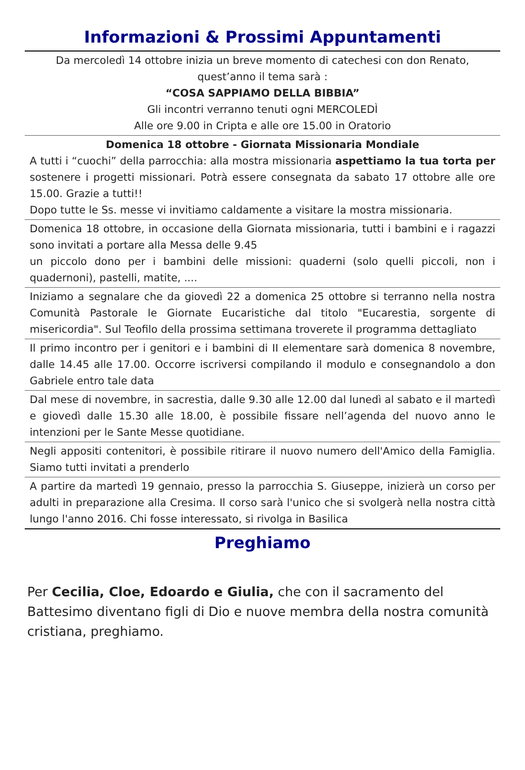Informazioni & Prossimi Appuntamenti
Da mercoledì 14 ottobre inizia un breve momento di catechesi con don Renato, quest’anno il tema sarà :
“COSA SAPPIAMO DELLA BIBBIA”
Gli incontri verranno tenuti ogni MERCOLEDÌ
Alle ore 9.00 in Cripta e alle ore 15.00 in Oratorio
Domenica 18 ottobre - Giornata Missionaria Mondiale
A tutti i “cuochi” della parrocchia: alla mostra missionaria aspettiamo la tua torta per sostenere i progetti missionari. Potrà essere consegnata da sabato 17 ottobre alle ore 15.00. Grazie a tutti!!
Dopo tutte le Ss. messe vi invitiamo caldamente a visitare la mostra missionaria.
Domenica 18 ottobre, in occasione della Giornata missionaria, tutti i bambini e i ragazzi sono invitati a portare alla Messa delle 9.45
un piccolo dono per i bambini delle missioni: quaderni (solo quelli piccoli, non i quadernoni), pastelli, matite, ....
Iniziamo a segnalare che da giovedì 22 a domenica 25 ottobre si terranno nella nostra Comunità Pastorale le Giornate Eucaristiche dal titolo "Eucarestia, sorgente di misericordia". Sul Teofilo della prossima settimana troverete il programma dettagliato
Il primo incontro per i genitori e i bambini di II elementare sarà domenica 8 novembre, dalle 14.45 alle 17.00. Occorre iscriversi compilando il modulo e consegnandolo a don Gabriele entro tale data
Dal mese di novembre, in sacrestia, dalle 9.30 alle 12.00 dal lunedì al sabato e il martedì e giovedì dalle 15.30 alle 18.00, è possibile fissare nell’agenda del nuovo anno le intenzioni per le Sante Messe quotidiane.
Negli appositi contenitori, è possibile ritirare il nuovo numero dell'Amico della Famiglia. Siamo tutti invitati a prenderlo
A partire da martedì 19 gennaio, presso la parrocchia S. Giuseppe, inizierà un corso per adulti in preparazione alla Cresima. Il corso sarà l'unico che si svolgerà nella nostra città lungo l'anno 2016. Chi fosse interessato, si rivolga in Basilica
Preghiamo
Per Cecilia, Cloe, Edoardo e Giulia, che con il sacramento del Battesimo diventano figli di Dio e nuove membra della nostra comunità cristiana, preghiamo.